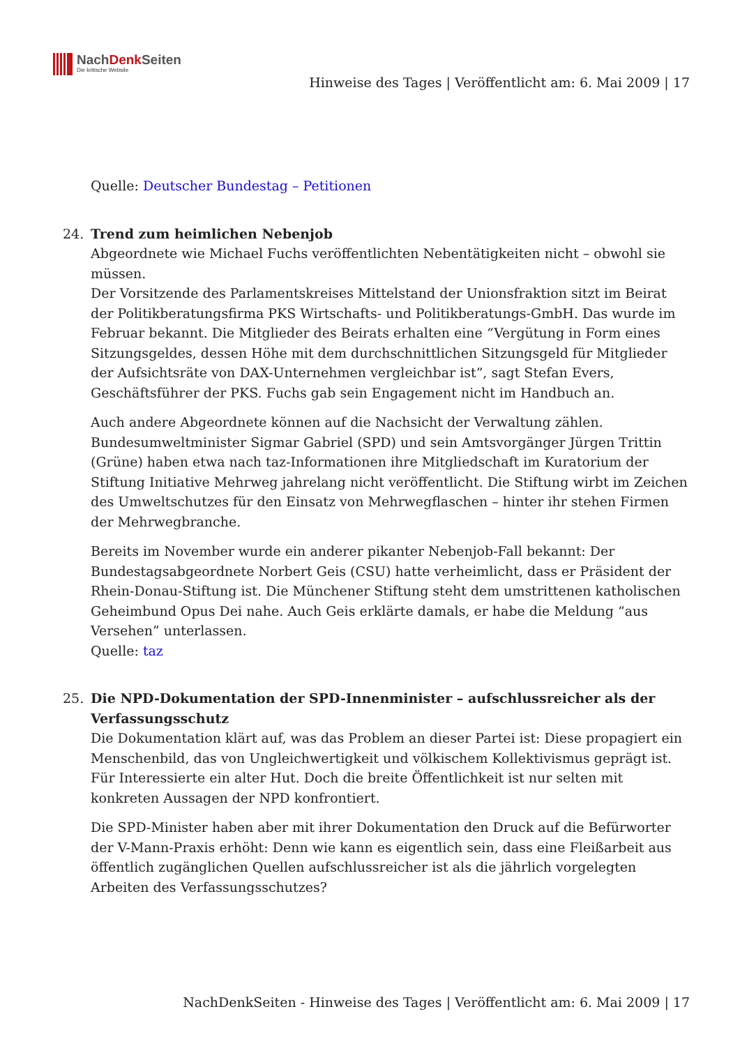NachDenk Seiten
Die kritische Website
Hinweise des Tages | Veröffentlicht am: 6. Mai 2009 | 17
Quelle: Deutscher Bundestag – Petitionen
24. Trend zum heimlichen Nebenjob
Abgeordnete wie Michael Fuchs veröffentlichten Nebentätigkeiten nicht – obwohl sie müssen.
Der Vorsitzende des Parlamentskreises Mittelstand der Unionsfraktion sitzt im Beirat der Politikberatungsfirma PKS Wirtschafts- und Politikberatungs-GmbH. Das wurde im Februar bekannt. Die Mitglieder des Beirats erhalten eine “Vergütung in Form eines Sitzungsgeldes, dessen Höhe mit dem durchschnittlichen Sitzungsgeld für Mitglieder der Aufsichtsräte von DAX-Unternehmen vergleichbar ist”, sagt Stefan Evers, Geschäftsführer der PKS. Fuchs gab sein Engagement nicht im Handbuch an.
Auch andere Abgeordnete können auf die Nachsicht der Verwaltung zählen. Bundesumweltminister Sigmar Gabriel (SPD) und sein Amtsvorgänger Jürgen Trittin (Grüne) haben etwa nach taz-Informationen ihre Mitgliedschaft im Kuratorium der Stiftung Initiative Mehrweg jahrelang nicht veröffentlicht. Die Stiftung wirbt im Zeichen des Umweltschutzes für den Einsatz von Mehrwegflaschen – hinter ihr stehen Firmen der Mehrwegbranche.
Bereits im November wurde ein anderer pikanter Nebenjob-Fall bekannt: Der Bundestagsabgeordnete Norbert Geis (CSU) hatte verheimlicht, dass er Präsident der Rhein-Donau-Stiftung ist. Die Münchener Stiftung steht dem umstrittenen katholischen Geheimbund Opus Dei nahe. Auch Geis erklärte damals, er habe die Meldung “aus Versehen” unterlassen.
Quelle: taz
25. Die NPD-Dokumentation der SPD-Innenminister – aufschlussreicher als der Verfassungsschutz
Die Dokumentation klärt auf, was das Problem an dieser Partei ist: Diese propagiert ein Menschenbild, das von Ungleichwertigkeit und völkischem Kollektivismus geprägt ist. Für Interessierte ein alter Hut. Doch die breite Öffentlichkeit ist nur selten mit konkreten Aussagen der NPD konfrontiert.
Die SPD-Minister haben aber mit ihrer Dokumentation den Druck auf die Befürworter der V-Mann-Praxis erhöht: Denn wie kann es eigentlich sein, dass eine Fleißarbeit aus öffentlich zugänglichen Quellen aufschlussreicher ist als die jährlich vorgelegten Arbeiten des Verfassungsschutzes?
NachDenkSeiten - Hinweise des Tages | Veröffentlicht am: 6. Mai 2009 | 17